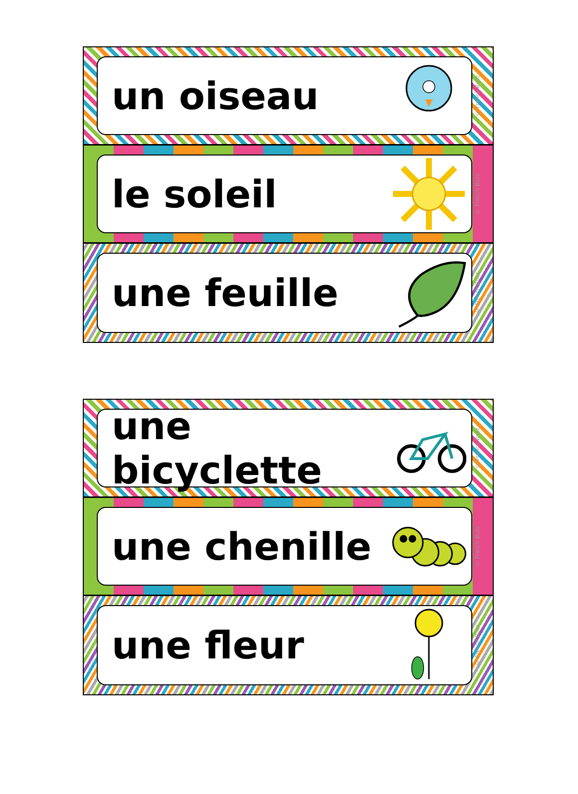un oiseau
© French Buzz
le soleil
© French Buzz
une feuille
© French Buzz
une bicyclette
© French Buzz
une chenille
© French Buzz
une fleur
© French Buzz